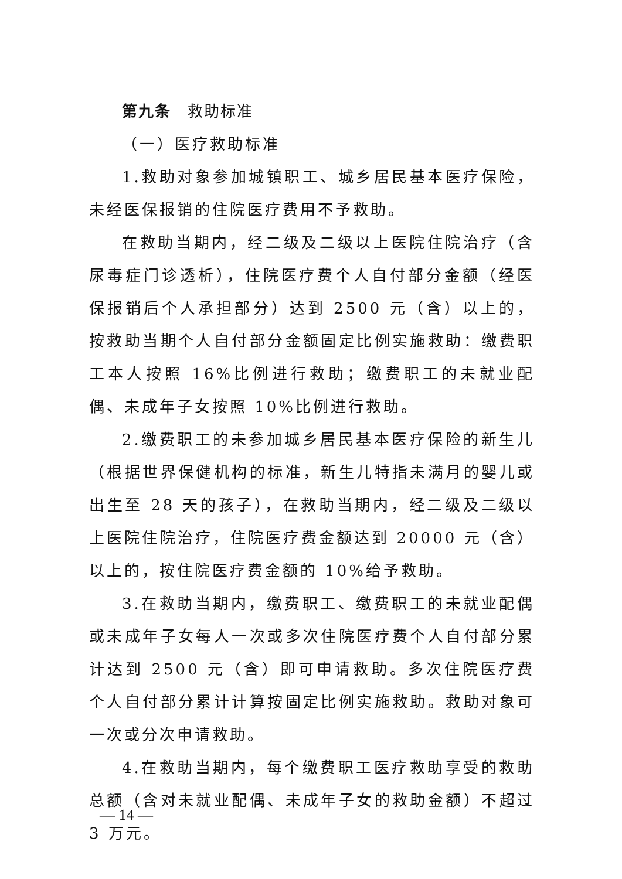第九条 救助标准
（一）医疗救助标准
1.救助对象参加城镇职工、城乡居民基本医疗保险，未经医保报销的住院医疗费用不予救助。
在救助当期内，经二级及二级以上医院住院治疗（含尿毒症门诊透析），住院医疗费个人自付部分金额（经医保报销后个人承担部分）达到 2500 元（含）以上的，按救助当期个人自付部分金额固定比例实施救助：缴费职工本人按照 16%比例进行救助；缴费职工的未就业配偶、未成年子女按照 10%比例进行救助。
2.缴费职工的未参加城乡居民基本医疗保险的新生儿（根据世界保健机构的标准，新生儿特指未满月的婴儿或出生至 28 天的孩子），在救助当期内，经二级及二级以上医院住院治疗，住院医疗费金额达到 20000 元（含）以上的，按住院医疗费金额的 10%给予救助。
3.在救助当期内，缴费职工、缴费职工的未就业配偶或未成年子女每人一次或多次住院医疗费个人自付部分累计达到 2500 元（含）即可申请救助。多次住院医疗费个人自付部分累计计算按固定比例实施救助。救助对象可一次或分次申请救助。
4.在救助当期内，每个缴费职工医疗救助享受的救助总额（含对未就业配偶、未成年子女的救助金额）不超过 3 万元。
— 14 —